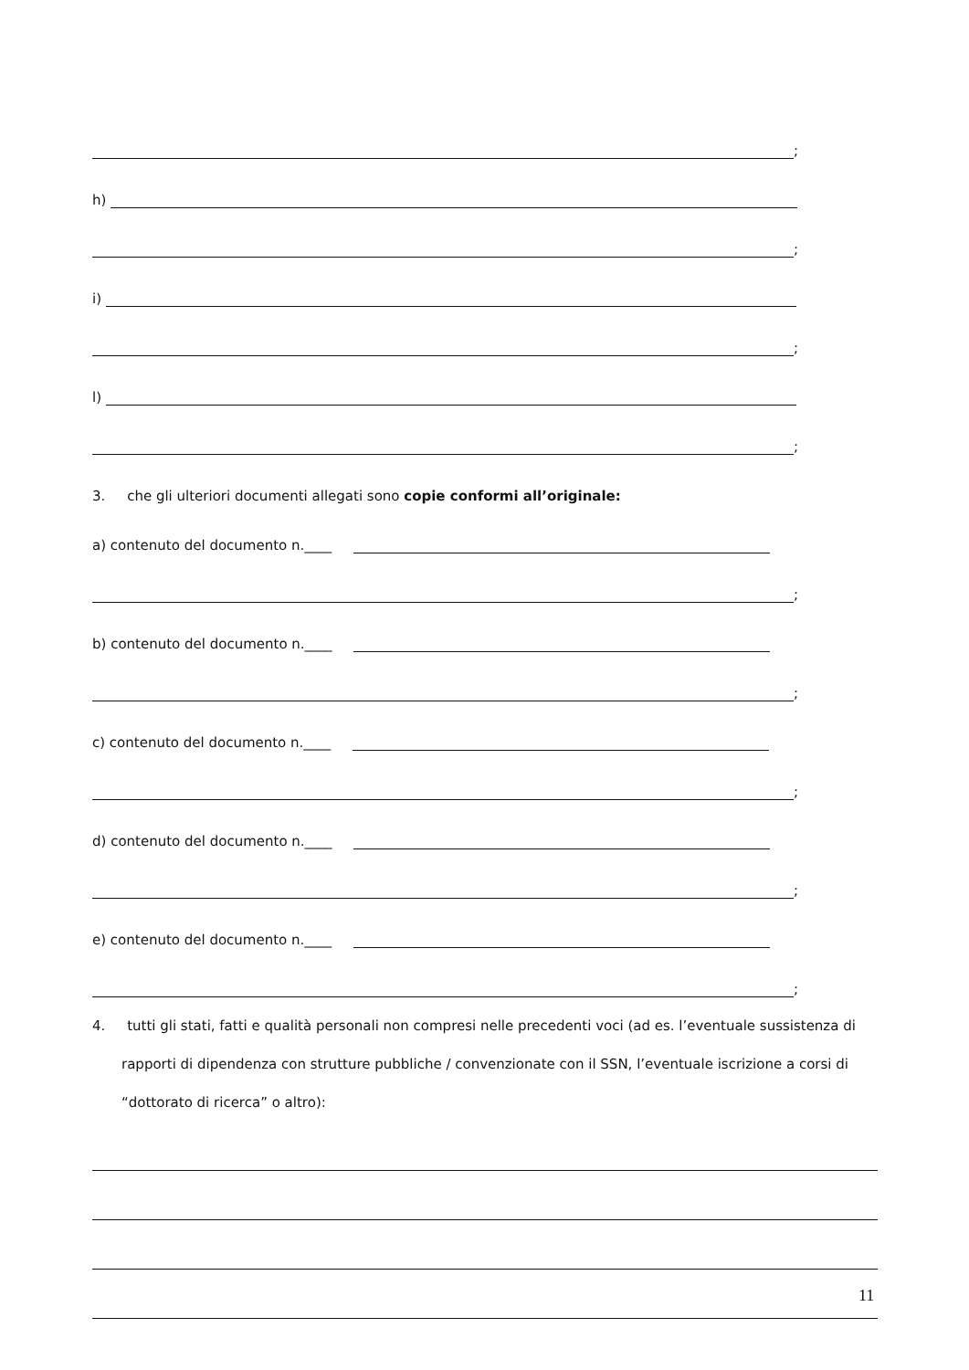;
h)
;
i)
;
l)
;
3. che gli ulteriori documenti allegati sono copie conformi all’originale:
a) contenuto del documento n.____
;
b) contenuto del documento n.____
;
c) contenuto del documento n.____
;
d) contenuto del documento n.____
;
e) contenuto del documento n.____
;
4. tutti gli stati, fatti e qualità personali non compresi nelle precedenti voci (ad es. l’eventuale sussistenza di rapporti di dipendenza con strutture pubbliche / convenzionate con il SSN, l’eventuale iscrizione a corsi di “dottorato di ricerca” o altro):
11